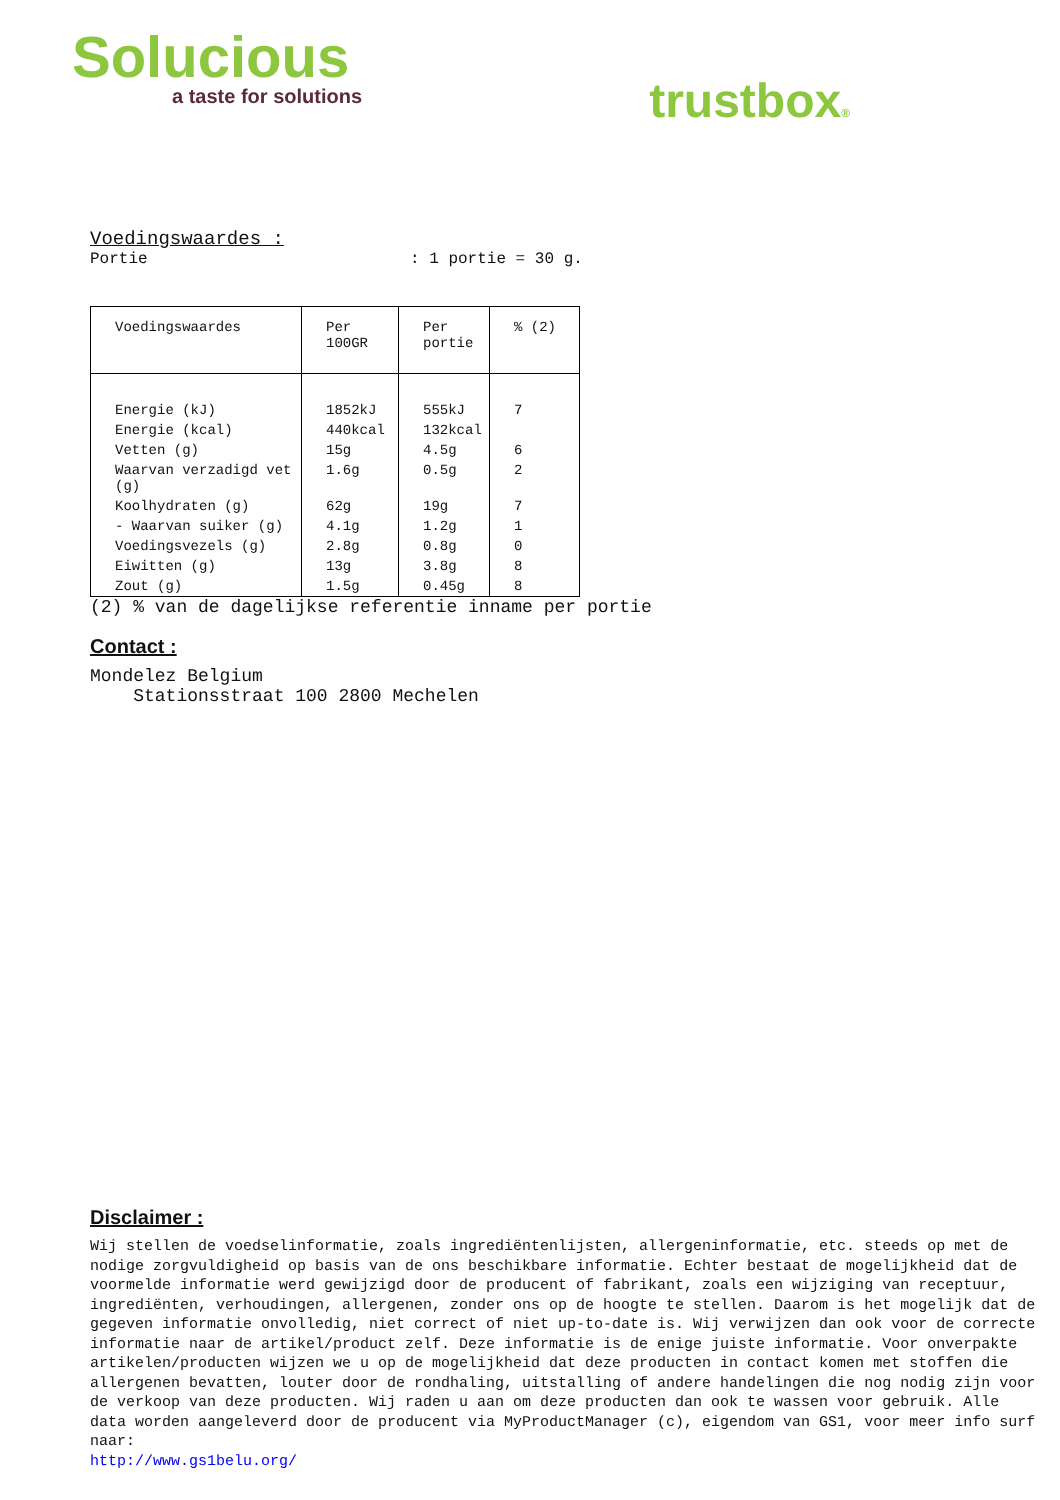Solucious
a taste for solutions
trustbox®
Voedingswaardes :
Portie: 1 portie = 30 g.
| Voedingswaardes | Per 100GR | Per portie | % (2) |
| --- | --- | --- | --- |
| Energie (kJ) | 1852kJ | 555kJ | 7 |
| Energie (kcal) | 440kcal | 132kcal | |
| Vetten (g) | 15g | 4.5g | 6 |
| Waarvan verzadigd vet (g) | 1.6g | 0.5g | 2 |
| Koolhydraten (g) | 62g | 19g | 7 |
| - Waarvan suiker (g) | 4.1g | 1.2g | 1 |
| Voedingsvezels (g) | 2.8g | 0.8g | 0 |
| Eiwitten (g) | 13g | 3.8g | 8 |
| Zout (g) | 1.5g | 0.45g | 8 |
(2) % van de dagelijkse referentie inname per portie
Contact :
Mondelez Belgium
Stationsstraat 100 2800 Mechelen
Disclaimer :
Wij stellen de voedselinformatie, zoals ingrediëntenlijsten, allergeninformatie, etc. steeds op met de nodige zorgvuldigheid op basis van de ons beschikbare informatie. Echter bestaat de mogelijkheid dat de voormelde informatie werd gewijzigd door de producent of fabrikant, zoals een wijziging van receptuur, ingrediënten, verhoudingen, allergenen, zonder ons op de hoogte te stellen. Daarom is het mogelijk dat de gegeven informatie onvolledig, niet correct of niet up-to-date is. Wij verwijzen dan ook voor de correcte informatie naar de artikel/product zelf. Deze informatie is de enige juiste informatie. Voor onverpakte artikelen/producten wijzen we u op de mogelijkheid dat deze producten in contact komen met stoffen die allergenen bevatten, louter door de rondhaling, uitstalling of andere handelingen die nog nodig zijn voor de verkoop van deze producten. Wij raden u aan om deze producten dan ook te wassen voor gebruik. Alle data worden aangeleverd door de producent via MyProductManager (c), eigendom van GS1, voor meer info surf naar:
http://www.gs1belu.org/